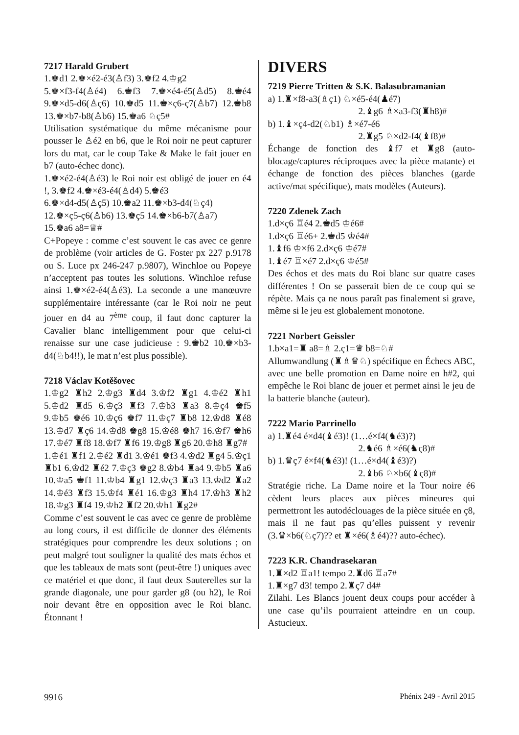7217 Harald Grubert
1.♚d1 2.♚×é2-é3(♙f3) 3.♚f2 4.♔g2
5.♚×f3-f4(♙é4) 6.♚f3 7.♚×é4-é5(♙d5) 8.♚é4 9.♚×d5-d6(♙ç6) 10.♚d5 11.♚×ç6-ç7(♙b7) 12.♚b8 13.♚×b7-b8(♙b6) 15.♚a6 ♘ç5#
Utilisation systématique du même mécanisme pour pousser le ♙é2 en b6, que le Roi noir ne peut capturer lors du mat, car le coup Take & Make le fait jouer en b7 (auto-échec donc).
1.♚×é2-é4(♙é3) le Roi noir est obligé de jouer en é4 !, 3.♚f2 4.♚×é3-é4(♙d4) 5.♚é3
6.♚×d4-d5(♙ç5) 10.♚a2 11.♚×b3-d4(♘ç4)
12.♚×ç5-ç6(♙b6) 13.♚ç5 14.♚×b6-b7(♙a7)
15.♚a6 a8=♕#
C+Popeye : comme c’est souvent le cas avec ce genre de problème (voir articles de G. Foster px 227 p.9178 ou S. Luce px 246-247 p.9807), Winchloe ou Popeye n’acceptent pas toutes les solutions. Winchloe refuse ainsi 1.♚×é2-é4(♙é3). La seconde a une manœuvre supplémentaire intéressante (car le Roi noir ne peut jouer en d4 au 7<sup>ème</sup> coup, il faut donc capturer la Cavalier blanc intelligemment pour que celui-ci renaisse sur une case judicieuse : 9.♚b2 10.♚×b3-d4(♘b4!!), le mat n’est plus possible).
7218 Václav Kotěšovec
1.♔g2 ♜h2 2.♔g3 ♜d4 3.♔f2 ♜g1 4.♔é2 ♜h1 5.♔d2 ♜d5 6.♔ç3 ♜f3 7.♔b3 ♜a3 8.♔ç4 ♚f5 9.♔b5 ♚é6 10.♔ç6 ♚f7 11.♔ç7 ♜b8 12.♔d8 ♜é8 13.♔d7 ♜ç6 14.♔d8 ♚g8 15.♔é8 ♚h7 16.♔f7 ♚h6 17.♔é7 ♜f8 18.♔f7 ♜f6 19.♔g8 ♜g6 20.♔h8 ♜g7#
1.♔é1 ♜f1 2.♔é2 ♜d1 3.♔é1 ♚f3 4.♔d2 ♜g4 5.♔ç1 ♜b1 6.♔d2 ♜é2 7.♔ç3 ♚g2 8.♔b4 ♜a4 9.♔b5 ♜a6 10.♔a5 ♚f1 11.♔b4 ♜g1 12.♔ç3 ♜a3 13.♔d2 ♜a2 14.♔é3 ♜f3 15.♔f4 ♜é1 16.♔g3 ♜h4 17.♔h3 ♜h2 18.♔g3 ♜f4 19.♔h2 ♜f2 20.♔h1 ♜g2#
Comme c’est souvent le cas avec ce genre de problème au long cours, il est difficile de donner des éléments stratégiques pour comprendre les deux solutions ; on peut malgré tout souligner la qualité des mats échos et que les tableaux de mats sont (peut-être !) uniques avec ce matériel et que donc, il faut deux Sauterelles sur la grande diagonale, une pour garder g8 (ou h2), le Roi noir devant être en opposition avec le Roi blanc. Étonnant !
DIVERS
7219 Pierre Tritten & S.K. Balasubramanian
a) 1.♜×f8-a3(♗ç1) ♘×é5-é4(♟é7)
2.♝g6 ♗×a3-f3(♜h8)#
b) 1.♝×ç4-d2(♘b1) ♗×é7-é6
2.♜g5 ♘×d2-f4(♝f8)#
Échange de fonction des ♝f7 et ♜g8 (auto-blocage/captures réciproques avec la pièce matante) et échange de fonction des pièces blanches (garde active/mat spécifique), mats modèles (Auteurs).
7220 Zdenek Zach
1.d×ç6 ♖é4 2.♚d5 ♔é6#
1.d×ç6 ♖é6+ 2.♚d5 ♔é4#
1.♝f6 ♔×f6 2.d×ç6 ♔é7#
1.♝é7 ♖×é7 2.d×ç6 ♔é5#
Des échos et des mats du Roi blanc sur quatre cases différentes ! On se passerait bien de ce coup qui se répète. Mais ça ne nous paraît pas finalement si grave, même si le jeu est globalement monotone.
7221 Norbert Geissler
1.b×a1=♜ a8=♗ 2.ç1=♛ b8=♘#
Allumwandlung (♜♗♛♘) spécifique en Échecs ABC, avec une belle promotion en Dame noire en h#2, qui empêche le Roi blanc de jouer et permet ainsi le jeu de la batterie blanche (auteur).
7222 Mario Parrinello
a) 1.♜é4 é×d4(♝é3)! (1…é×f4(♞é3)?)
2.♞é6 ♗×é6(♞ç8)#
b) 1.♛ç7 é×f4(♞é3)! (1…é×d4(♝é3)?)
2.♝b6 ♘×b6(♝ç8)#
Stratégie riche. La Dame noire et la Tour noire é6 cèdent leurs places aux pièces mineures qui permettront les autodéclouages de la pièce située en ç8, mais il ne faut pas qu’elles puissent y revenir (3.♛×b6(♘ç7)?? et ♜×é6(♗é4)?? auto-échec).
7223 K.R. Chandrasekaran
1.♜×d2 ♖a1! tempo 2.♜d6 ♖a7#
1.♜×g7 d3! tempo 2.♜ç7 d4#
Zilahi. Les Blancs jouent deux coups pour accéder à une case qu’ils pourraient atteindre en un coup. Astucieux.
9916 Phénix 249 - Avril 2015